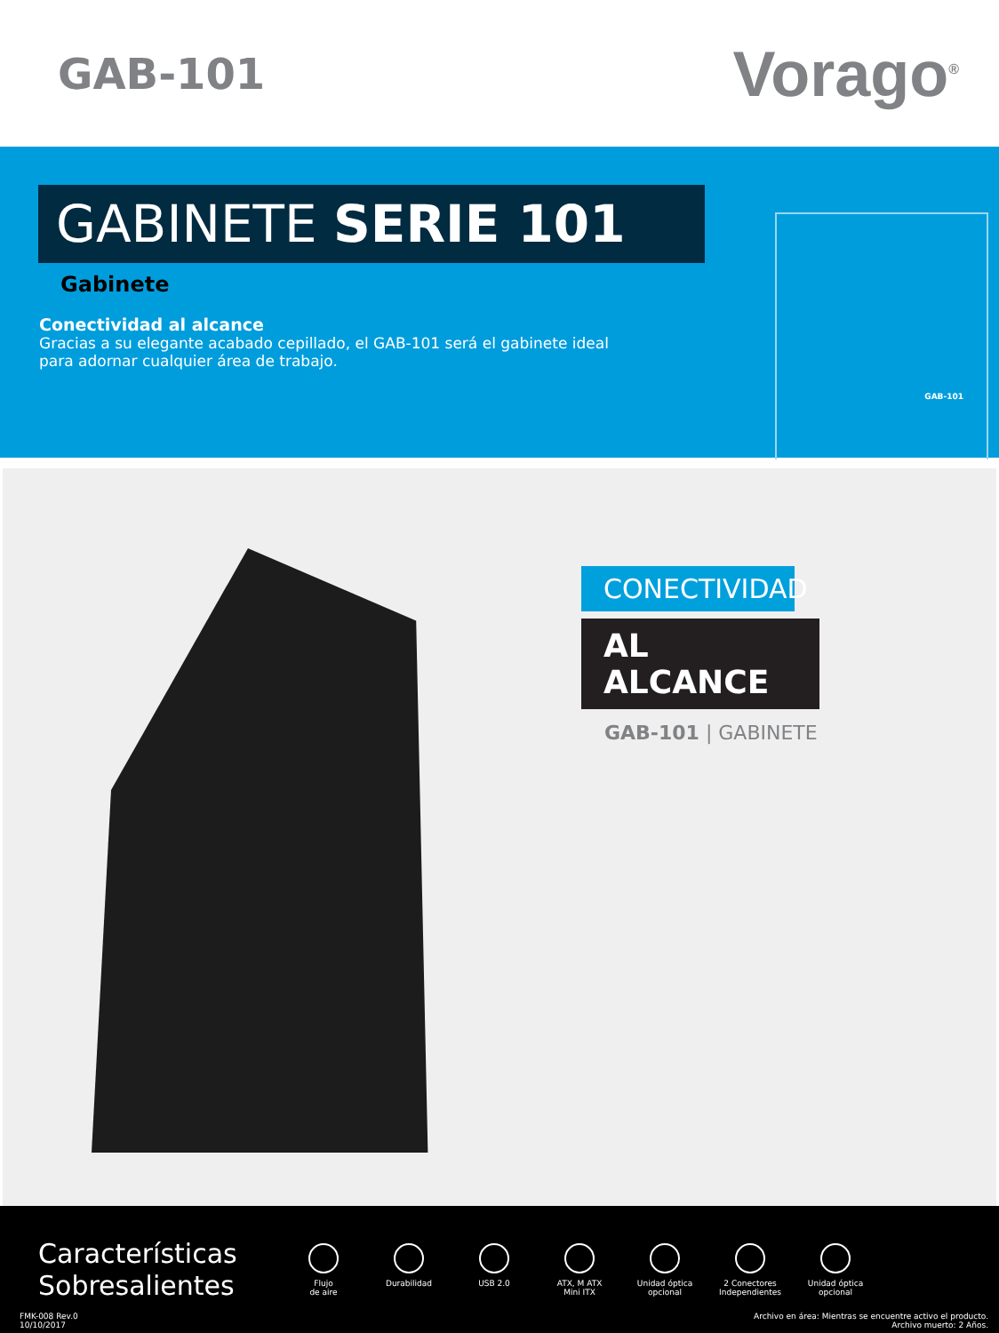GAB-101
Vorago<sup>®</sup>
GABINETE SERIE 101
Gabinete
Conectividad al alcance
Gracias a su elegante acabado cepillado, el GAB-101 será el gabinete ideal para adornar cualquier área de trabajo.
GAB-101
CONECTIVIDAD
AL ALCANCE
GAB-101 | GABINETE
Características Sobresalientes
Flujo
de aire
Durabilidad USB 2.0 ATX, M ATX
Mini ITX
Unidad óptica
opcional
2 Conectores
Independientes
Unidad óptica
opcional
FMK-008 Rev.0
10/10/2017
Archivo en área: Mientras se encuentre activo el producto.
Archivo muerto: 2 Años.